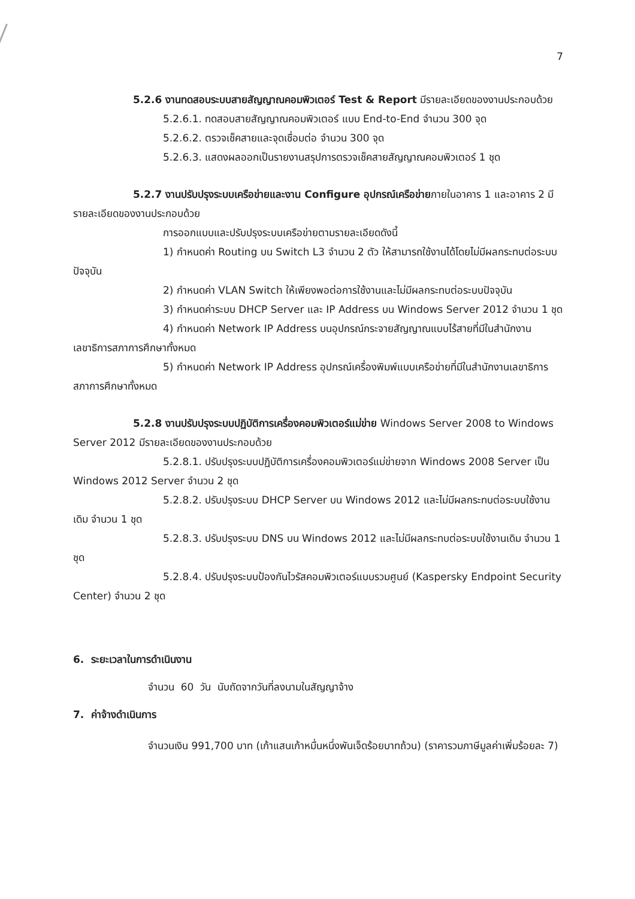7
5.2.6 งานทดสอบระบบสายสัญญาณคอมพิวเตอร์ Test & Report มีรายละเอียดของงานประกอบด้วย
5.2.6.1. ทดสอบสายสัญญาณคอมพิวเตอร์ แบบ End-to-End จำนวน 300 จุด
5.2.6.2. ตรวจเช็คสายและจุดเชื่อมต่อ จำนวน 300 จุด
5.2.6.3. แสดงผลออกเป็นรายงานสรุปการตรวจเช็คสายสัญญาณคอมพิวเตอร์ 1 ชุด
5.2.7 งานปรับปรุงระบบเครือข่ายและงาน Configure อุปกรณ์เครือข่ายภายในอาคาร 1 และอาคาร 2 มีรายละเอียดของงานประกอบด้วย
การออกแบบและปรับปรุงระบบเครือข่ายตามรายละเอียดดังนี้
1) กำหนดค่า Routing บน Switch L3 จำนวน 2 ตัว ให้สามารถใช้งานได้โดยไม่มีผลกระทบต่อระบบปัจจุบัน
2) กำหนดค่า VLAN Switch ให้เพียงพอต่อการใช้งานและไม่มีผลกระทบต่อระบบปัจจุบัน
3) กำหนดค่าระบบ DHCP Server และ IP Address บน Windows Server 2012 จำนวน 1 ชุด
4) กำหนดค่า Network IP Address บนอุปกรณ์กระจายสัญญาณแบบไร้สายที่มีในสำนักงานเลขาธิการสภาการศึกษาทั้งหมด
5) กำหนดค่า Network IP Address อุปกรณ์เครื่องพิมพ์แบบเครือข่ายที่มีในสำนักงานเลขาธิการสภาการศึกษาทั้งหมด
5.2.8 งานปรับปรุงระบบปฏิบัติการเครื่องคอมพิวเตอร์แม่ข่าย Windows Server 2008 to Windows Server 2012 มีรายละเอียดของงานประกอบด้วย
5.2.8.1. ปรับปรุงระบบปฏิบัติการเครื่องคอมพิวเตอร์แม่ข่ายจาก Windows 2008 Server เป็น Windows 2012 Server จำนวน 2 ชุด
5.2.8.2. ปรับปรุงระบบ DHCP Server บน Windows 2012 และไม่มีผลกระทบต่อระบบใช้งานเดิม จำนวน 1 ชุด
5.2.8.3. ปรับปรุงระบบ DNS บน Windows 2012 และไม่มีผลกระทบต่อระบบใช้งานเดิม จำนวน 1 ชุด
5.2.8.4. ปรับปรุงระบบป้องกันไวรัสคอมพิวเตอร์แบบรวมศูนย์ (Kaspersky Endpoint Security Center) จำนวน 2 ชุด
6. ระยะเวลาในการดำเนินงาน
จำนวน 60 วัน นับถัดจากวันที่ลงนามในสัญญาจ้าง
7. ค่าจ้างดำเนินการ
จำนวนเงิน 991,700 บาท (เก้าแสนเก้าหมื่นหนึ่งพันเจ็ดร้อยบาทถ้วน) (ราคารวมภาษีมูลค่าเพิ่มร้อยละ 7)